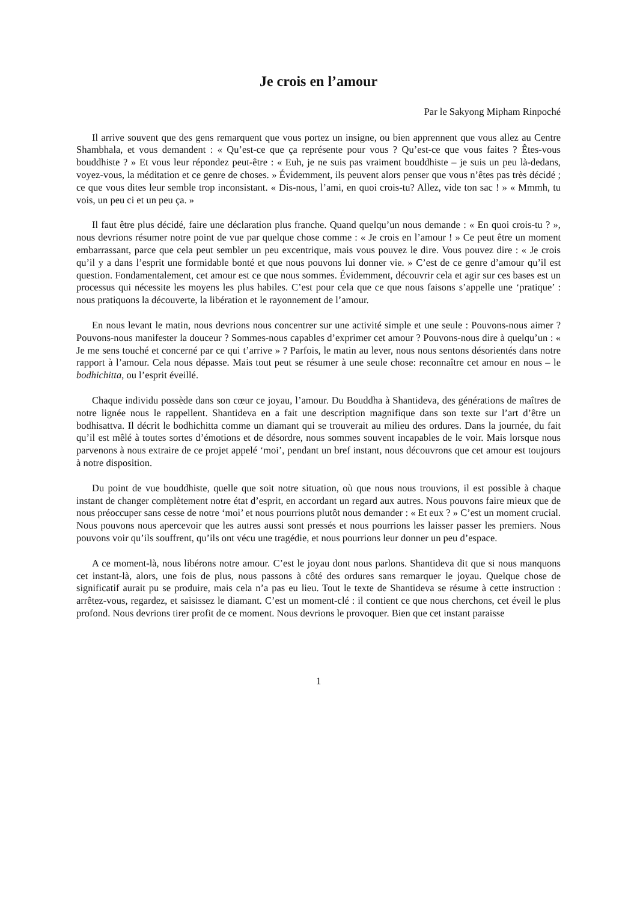Je crois en l’amour
Par le Sakyong Mipham Rinpoché
Il arrive souvent que des gens remarquent que vous portez un insigne, ou bien apprennent que vous allez au Centre Shambhala, et vous demandent : « Qu’est-ce que ça représente pour vous ? Qu’est-ce que vous faites ? Êtes-vous bouddhiste ? » Et vous leur répondez peut-être : « Euh, je ne suis pas vraiment bouddhiste – je suis un peu là-dedans, voyez-vous, la méditation et ce genre de choses. » Évidemment, ils peuvent alors penser que vous n’êtes pas très décidé ; ce que vous dites leur semble trop inconsistant. « Dis-nous, l’ami, en quoi crois-tu? Allez, vide ton sac ! » « Mmmh, tu vois, un peu ci et un peu ça. »
Il faut être plus décidé, faire une déclaration plus franche. Quand quelqu’un nous demande : « En quoi crois-tu ? », nous devrions résumer notre point de vue par quelque chose comme : « Je crois en l’amour ! » Ce peut être un moment embarrassant, parce que cela peut sembler un peu excentrique, mais vous pouvez le dire. Vous pouvez dire : « Je crois qu’il y a dans l’esprit une formidable bonté et que nous pouvons lui donner vie. » C’est de ce genre d’amour qu’il est question. Fondamentalement, cet amour est ce que nous sommes. Évidemment, découvrir cela et agir sur ces bases est un processus qui nécessite les moyens les plus habiles. C’est pour cela que ce que nous faisons s’appelle une ‘pratique’ : nous pratiquons la découverte, la libération et le rayonnement de l’amour.
En nous levant le matin, nous devrions nous concentrer sur une activité simple et une seule : Pouvons-nous aimer ? Pouvons-nous manifester la douceur ? Sommes-nous capables d’exprimer cet amour ? Pouvons-nous dire à quelqu’un : « Je me sens touché et concerné par ce qui t’arrive » ? Parfois, le matin au lever, nous nous sentons désorientés dans notre rapport à l’amour. Cela nous dépasse. Mais tout peut se résumer à une seule chose: reconnaître cet amour en nous – le bodhichitta, ou l’esprit éveillé.
Chaque individu possède dans son cœur ce joyau, l’amour. Du Bouddha à Shantideva, des générations de maîtres de notre lignée nous le rappellent. Shantideva en a fait une description magnifique dans son texte sur l’art d’être un bodhisattva. Il décrit le bodhichitta comme un diamant qui se trouverait au milieu des ordures. Dans la journée, du fait qu’il est mêlé à toutes sortes d’émotions et de désordre, nous sommes souvent incapables de le voir. Mais lorsque nous parvenons à nous extraire de ce projet appelé ‘moi’, pendant un bref instant, nous découvrons que cet amour est toujours à notre disposition.
Du point de vue bouddhiste, quelle que soit notre situation, où que nous nous trouvions, il est possible à chaque instant de changer complètement notre état d’esprit, en accordant un regard aux autres. Nous pouvons faire mieux que de nous préoccuper sans cesse de notre ‘moi’ et nous pourrions plutôt nous demander : « Et eux ? » C’est un moment crucial. Nous pouvons nous apercevoir que les autres aussi sont pressés et nous pourrions les laisser passer les premiers. Nous pouvons voir qu’ils souffrent, qu’ils ont vécu une tragédie, et nous pourrions leur donner un peu d’espace.
A ce moment-là, nous libérons notre amour. C’est le joyau dont nous parlons. Shantideva dit que si nous manquons cet instant-là, alors, une fois de plus, nous passons à côté des ordures sans remarquer le joyau. Quelque chose de significatif aurait pu se produire, mais cela n’a pas eu lieu. Tout le texte de Shantideva se résume à cette instruction : arrêtez-vous, regardez, et saisissez le diamant. C’est un moment-clé : il contient ce que nous cherchons, cet éveil le plus profond. Nous devrions tirer profit de ce moment. Nous devrions le provoquer. Bien que cet instant paraisse
1